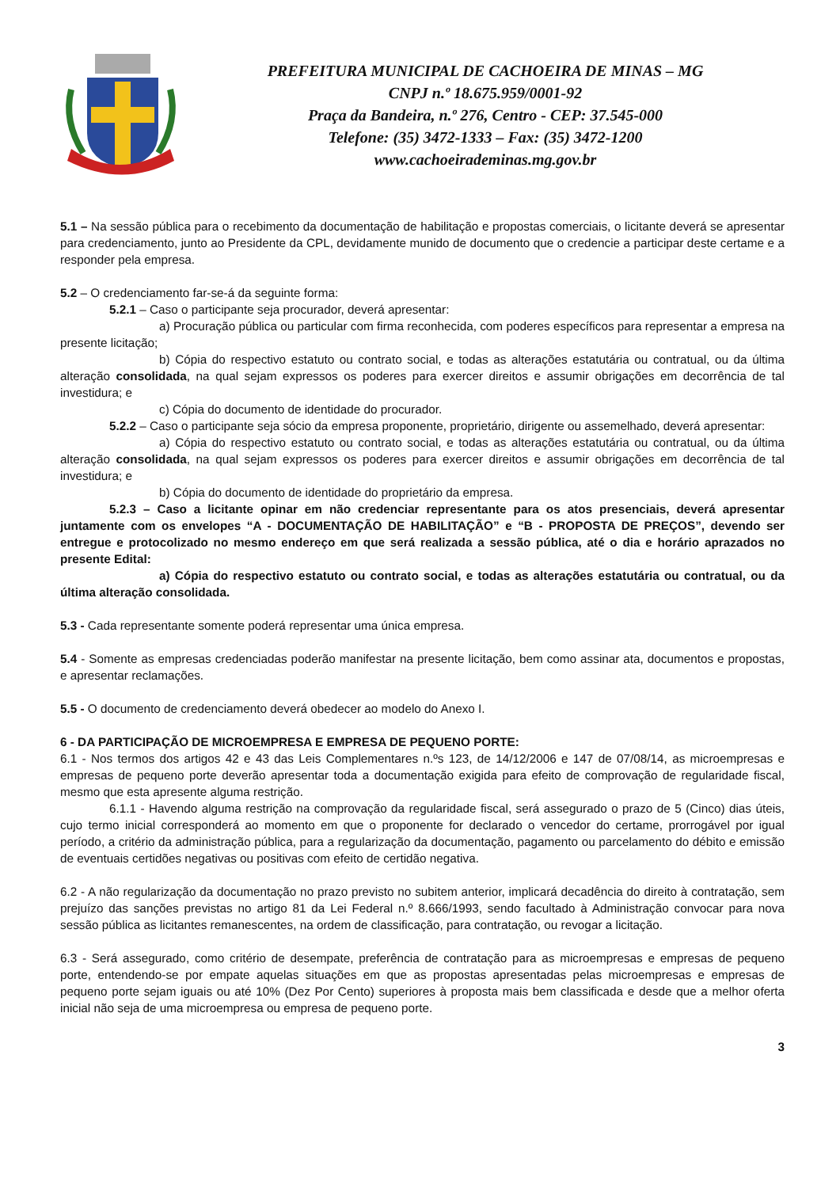PREFEITURA MUNICIPAL DE CACHOEIRA DE MINAS – MG
CNPJ n.º 18.675.959/0001-92
Praça da Bandeira, n.º 276, Centro - CEP: 37.545-000
Telefone: (35) 3472-1333 – Fax: (35) 3472-1200
www.cachoeirademinas.mg.gov.br
5.1 – Na sessão pública para o recebimento da documentação de habilitação e propostas comerciais, o licitante deverá se apresentar para credenciamento, junto ao Presidente da CPL, devidamente munido de documento que o credencie a participar deste certame e a responder pela empresa.
5.2 – O credenciamento far-se-á da seguinte forma:
5.2.1 – Caso o participante seja procurador, deverá apresentar:
a) Procuração pública ou particular com firma reconhecida, com poderes específicos para representar a empresa na presente licitação;
b) Cópia do respectivo estatuto ou contrato social, e todas as alterações estatutária ou contratual, ou da última alteração consolidada, na qual sejam expressos os poderes para exercer direitos e assumir obrigações em decorrência de tal investidura; e
c) Cópia do documento de identidade do procurador.
5.2.2 – Caso o participante seja sócio da empresa proponente, proprietário, dirigente ou assemelhado, deverá apresentar:
a) Cópia do respectivo estatuto ou contrato social, e todas as alterações estatutária ou contratual, ou da última alteração consolidada, na qual sejam expressos os poderes para exercer direitos e assumir obrigações em decorrência de tal investidura; e
b) Cópia do documento de identidade do proprietário da empresa.
5.2.3 – Caso a licitante opinar em não credenciar representante para os atos presenciais, deverá apresentar juntamente com os envelopes “A - DOCUMENTAÇÃO DE HABILITAÇÃO” e “B - PROPOSTA DE PREÇOS”, devendo ser entregue e protocolizado no mesmo endereço em que será realizada a sessão pública, até o dia e horário aprazados no presente Edital:
a) Cópia do respectivo estatuto ou contrato social, e todas as alterações estatutária ou contratual, ou da última alteração consolidada.
5.3 - Cada representante somente poderá representar uma única empresa.
5.4 - Somente as empresas credenciadas poderão manifestar na presente licitação, bem como assinar ata, documentos e propostas, e apresentar reclamações.
5.5 - O documento de credenciamento deverá obedecer ao modelo do Anexo I.
6 - DA PARTICIPAÇÃO DE MICROEMPRESA E EMPRESA DE PEQUENO PORTE:
6.1 - Nos termos dos artigos 42 e 43 das Leis Complementares n.ºs 123, de 14/12/2006 e 147 de 07/08/14, as microempresas e empresas de pequeno porte deverão apresentar toda a documentação exigida para efeito de comprovação de regularidade fiscal, mesmo que esta apresente alguma restrição.
6.1.1 - Havendo alguma restrição na comprovação da regularidade fiscal, será assegurado o prazo de 5 (Cinco) dias úteis, cujo termo inicial corresponderá ao momento em que o proponente for declarado o vencedor do certame, prorrogável por igual período, a critério da administração pública, para a regularização da documentação, pagamento ou parcelamento do débito e emissão de eventuais certidões negativas ou positivas com efeito de certidão negativa.
6.2 - A não regularização da documentação no prazo previsto no subitem anterior, implicará decadência do direito à contratação, sem prejuízo das sanções previstas no artigo 81 da Lei Federal n.º 8.666/1993, sendo facultado à Administração convocar para nova sessão pública as licitantes remanescentes, na ordem de classificação, para contratação, ou revogar a licitação.
6.3 - Será assegurado, como critério de desempate, preferência de contratação para as microempresas e empresas de pequeno porte, entendendo-se por empate aquelas situações em que as propostas apresentadas pelas microempresas e empresas de pequeno porte sejam iguais ou até 10% (Dez Por Cento) superiores à proposta mais bem classificada e desde que a melhor oferta inicial não seja de uma microempresa ou empresa de pequeno porte.
3